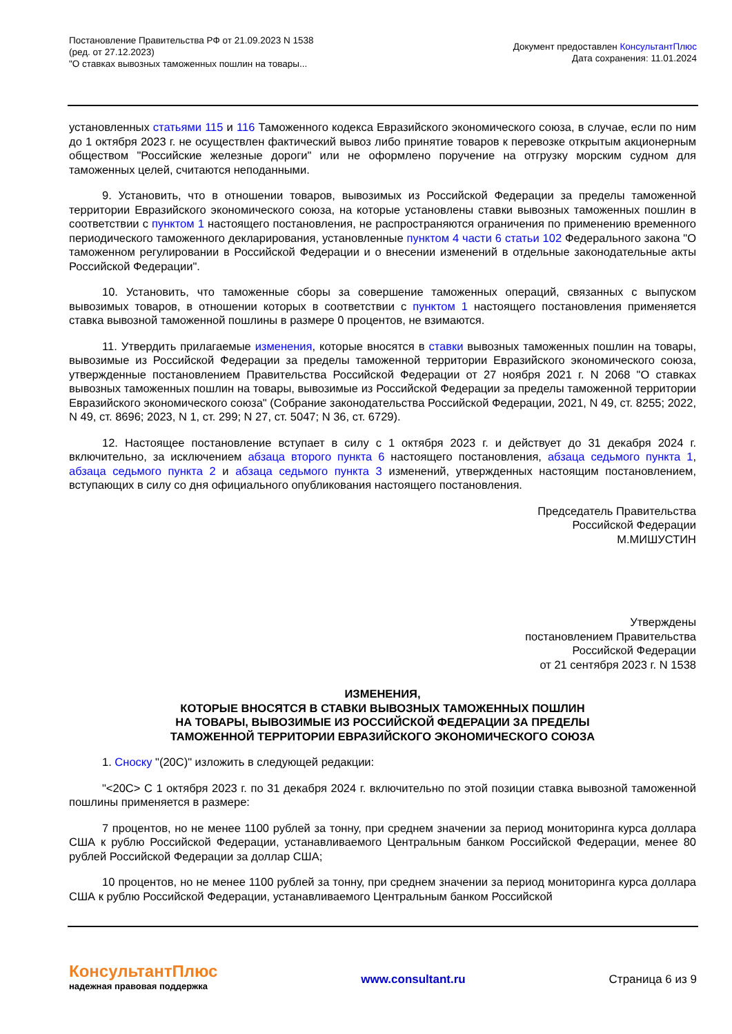Постановление Правительства РФ от 21.09.2023 N 1538
(ред. от 27.12.2023)
"О ставках вывозных таможенных пошлин на товары...
Документ предоставлен КонсультантПлюс
Дата сохранения: 11.01.2024
установленных статьями 115 и 116 Таможенного кодекса Евразийского экономического союза, в случае, если по ним до 1 октября 2023 г. не осуществлен фактический вывоз либо принятие товаров к перевозке открытым акционерным обществом "Российские железные дороги" или не оформлено поручение на отгрузку морским судном для таможенных целей, считаются неподанными.
9. Установить, что в отношении товаров, вывозимых из Российской Федерации за пределы таможенной территории Евразийского экономического союза, на которые установлены ставки вывозных таможенных пошлин в соответствии с пунктом 1 настоящего постановления, не распространяются ограничения по применению временного периодического таможенного декларирования, установленные пунктом 4 части 6 статьи 102 Федерального закона "О таможенном регулировании в Российской Федерации и о внесении изменений в отдельные законодательные акты Российской Федерации".
10. Установить, что таможенные сборы за совершение таможенных операций, связанных с выпуском вывозимых товаров, в отношении которых в соответствии с пунктом 1 настоящего постановления применяется ставка вывозной таможенной пошлины в размере 0 процентов, не взимаются.
11. Утвердить прилагаемые изменения, которые вносятся в ставки вывозных таможенных пошлин на товары, вывозимые из Российской Федерации за пределы таможенной территории Евразийского экономического союза, утвержденные постановлением Правительства Российской Федерации от 27 ноября 2021 г. N 2068 "О ставках вывозных таможенных пошлин на товары, вывозимые из Российской Федерации за пределы таможенной территории Евразийского экономического союза" (Собрание законодательства Российской Федерации, 2021, N 49, ст. 8255; 2022, N 49, ст. 8696; 2023, N 1, ст. 299; N 27, ст. 5047; N 36, ст. 6729).
12. Настоящее постановление вступает в силу с 1 октября 2023 г. и действует до 31 декабря 2024 г. включительно, за исключением абзаца второго пункта 6 настоящего постановления, абзаца седьмого пункта 1, абзаца седьмого пункта 2 и абзаца седьмого пункта 3 изменений, утвержденных настоящим постановлением, вступающих в силу со дня официального опубликования настоящего постановления.
Председатель Правительства
Российской Федерации
М.МИШУСТИН
Утверждены
постановлением Правительства
Российской Федерации
от 21 сентября 2023 г. N 1538
ИЗМЕНЕНИЯ,
КОТОРЫЕ ВНОСЯТСЯ В СТАВКИ ВЫВОЗНЫХ ТАМОЖЕННЫХ ПОШЛИН
НА ТОВАРЫ, ВЫВОЗИМЫЕ ИЗ РОССИЙСКОЙ ФЕДЕРАЦИИ ЗА ПРЕДЕЛЫ
ТАМОЖЕННОЙ ТЕРРИТОРИИ ЕВРАЗИЙСКОГО ЭКОНОМИЧЕСКОГО СОЮЗА
1. Сноску "(20С)" изложить в следующей редакции:
"<20С> С 1 октября 2023 г. по 31 декабря 2024 г. включительно по этой позиции ставка вывозной таможенной пошлины применяется в размере:
7 процентов, но не менее 1100 рублей за тонну, при среднем значении за период мониторинга курса доллара США к рублю Российской Федерации, устанавливаемого Центральным банком Российской Федерации, менее 80 рублей Российской Федерации за доллар США;
10 процентов, но не менее 1100 рублей за тонну, при среднем значении за период мониторинга курса доллара США к рублю Российской Федерации, устанавливаемого Центральным банком Российской
КонсультантПлюс
надежная правовая поддержка
www.consultant.ru Страница 6 из 9